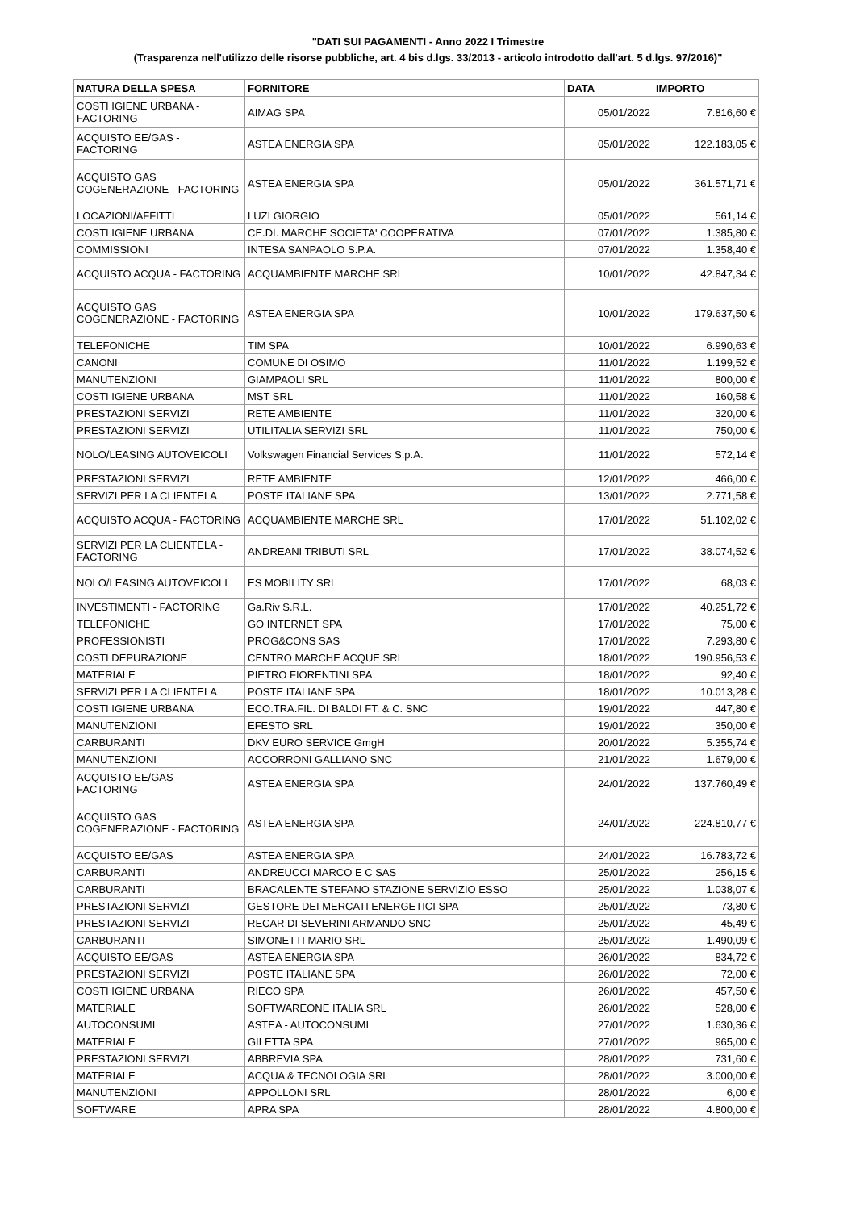"DATI SUI PAGAMENTI - Anno 2022 I Trimestre
(Trasparenza nell'utilizzo delle risorse pubbliche, art. 4 bis d.lgs. 33/2013 - articolo introdotto dall'art. 5 d.lgs. 97/2016)"
| NATURA DELLA SPESA | FORNITORE | DATA | IMPORTO |
| --- | --- | --- | --- |
| COSTI IGIENE URBANA - FACTORING | AIMAG SPA | 05/01/2022 | 7.816,60 € |
| ACQUISTO EE/GAS - FACTORING | ASTEA ENERGIA SPA | 05/01/2022 | 122.183,05 € |
| ACQUISTO GAS COGENERAZIONE - FACTORING | ASTEA ENERGIA SPA | 05/01/2022 | 361.571,71 € |
| LOCAZIONI/AFFITTI | LUZI GIORGIO | 05/01/2022 | 561,14 € |
| COSTI IGIENE URBANA | CE.DI. MARCHE SOCIETA' COOPERATIVA | 07/01/2022 | 1.385,80 € |
| COMMISSIONI | INTESA SANPAOLO S.P.A. | 07/01/2022 | 1.358,40 € |
| ACQUISTO ACQUA - FACTORING | ACQUAMBIENTE MARCHE SRL | 10/01/2022 | 42.847,34 € |
| ACQUISTO GAS COGENERAZIONE - FACTORING | ASTEA ENERGIA SPA | 10/01/2022 | 179.637,50 € |
| TELEFONICHE | TIM SPA | 10/01/2022 | 6.990,63 € |
| CANONI | COMUNE DI OSIMO | 11/01/2022 | 1.199,52 € |
| MANUTENZIONI | GIAMPAOLI SRL | 11/01/2022 | 800,00 € |
| COSTI IGIENE URBANA | MST SRL | 11/01/2022 | 160,58 € |
| PRESTAZIONI SERVIZI | RETE AMBIENTE | 11/01/2022 | 320,00 € |
| PRESTAZIONI SERVIZI | UTILITALIA SERVIZI SRL | 11/01/2022 | 750,00 € |
| NOLO/LEASING AUTOVEICOLI | Volkswagen Financial Services S.p.A. | 11/01/2022 | 572,14 € |
| PRESTAZIONI SERVIZI | RETE AMBIENTE | 12/01/2022 | 466,00 € |
| SERVIZI PER LA CLIENTELA | POSTE ITALIANE SPA | 13/01/2022 | 2.771,58 € |
| ACQUISTO ACQUA - FACTORING | ACQUAMBIENTE MARCHE SRL | 17/01/2022 | 51.102,02 € |
| SERVIZI PER LA CLIENTELA - FACTORING | ANDREANI TRIBUTI SRL | 17/01/2022 | 38.074,52 € |
| NOLO/LEASING AUTOVEICOLI | ES MOBILITY SRL | 17/01/2022 | 68,03 € |
| INVESTIMENTI - FACTORING | Ga.Riv S.R.L. | 17/01/2022 | 40.251,72 € |
| TELEFONICHE | GO INTERNET SPA | 17/01/2022 | 75,00 € |
| PROFESSIONISTI | PROG&CONS SAS | 17/01/2022 | 7.293,80 € |
| COSTI DEPURAZIONE | CENTRO MARCHE ACQUE SRL | 18/01/2022 | 190.956,53 € |
| MATERIALE | PIETRO FIORENTINI SPA | 18/01/2022 | 92,40 € |
| SERVIZI PER LA CLIENTELA | POSTE ITALIANE SPA | 18/01/2022 | 10.013,28 € |
| COSTI IGIENE URBANA | ECO.TRA.FIL. DI BALDI FT. & C. SNC | 19/01/2022 | 447,80 € |
| MANUTENZIONI | EFESTO SRL | 19/01/2022 | 350,00 € |
| CARBURANTI | DKV EURO SERVICE GmgH | 20/01/2022 | 5.355,74 € |
| MANUTENZIONI | ACCORRONI GALLIANO SNC | 21/01/2022 | 1.679,00 € |
| ACQUISTO EE/GAS - FACTORING | ASTEA ENERGIA SPA | 24/01/2022 | 137.760,49 € |
| ACQUISTO GAS COGENERAZIONE - FACTORING | ASTEA ENERGIA SPA | 24/01/2022 | 224.810,77 € |
| ACQUISTO EE/GAS | ASTEA ENERGIA SPA | 24/01/2022 | 16.783,72 € |
| CARBURANTI | ANDREUCCI MARCO E C SAS | 25/01/2022 | 256,15 € |
| CARBURANTI | BRACALENTE STEFANO STAZIONE SERVIZIO ESSO | 25/01/2022 | 1.038,07 € |
| PRESTAZIONI SERVIZI | GESTORE DEI MERCATI ENERGETICI SPA | 25/01/2022 | 73,80 € |
| PRESTAZIONI SERVIZI | RECAR DI SEVERINI ARMANDO SNC | 25/01/2022 | 45,49 € |
| CARBURANTI | SIMONETTI MARIO SRL | 25/01/2022 | 1.490,09 € |
| ACQUISTO EE/GAS | ASTEA ENERGIA SPA | 26/01/2022 | 834,72 € |
| PRESTAZIONI SERVIZI | POSTE ITALIANE SPA | 26/01/2022 | 72,00 € |
| COSTI IGIENE URBANA | RIECO SPA | 26/01/2022 | 457,50 € |
| MATERIALE | SOFTWAREONE ITALIA SRL | 26/01/2022 | 528,00 € |
| AUTOCONSUMI | ASTEA - AUTOCONSUMI | 27/01/2022 | 1.630,36 € |
| MATERIALE | GILETTA SPA | 27/01/2022 | 965,00 € |
| PRESTAZIONI SERVIZI | ABBREVIA SPA | 28/01/2022 | 731,60 € |
| MATERIALE | ACQUA & TECNOLOGIA SRL | 28/01/2022 | 3.000,00 € |
| MANUTENZIONI | APPOLLONI SRL | 28/01/2022 | 6,00 € |
| SOFTWARE | APRA SPA | 28/01/2022 | 4.800,00 € |